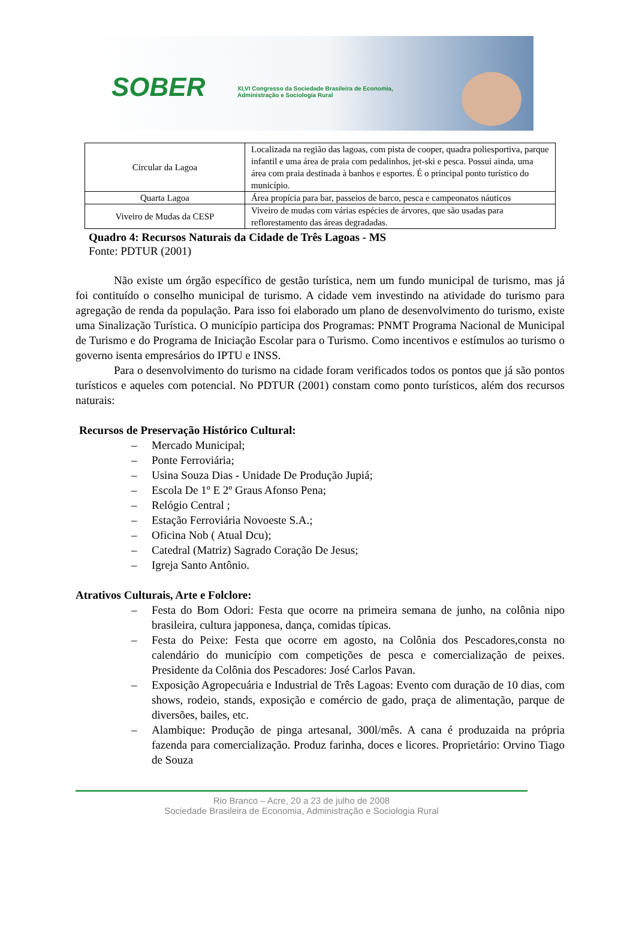SOBER
XLVI Congresso da Sociedade Brasileira de Economia,
Administração e Sociologia Rural
| Circular da Lagoa | Localizada na região das lagoas, com pista de cooper, quadra poliesportiva, parque infantil e uma área de praia com pedalinhos, jet-ski e pesca. Possui ainda, uma área com praia destinada à banhos e esportes. É o principal ponto turístico do município. |
| Quarta Lagoa | Área propícia para bar, passeios de barco, pesca e campeonatos náuticos |
| Viveiro de Mudas da CESP | Viveiro de mudas com várias espécies de árvores, que são usadas para reflorestamento das áreas degradadas. |
Quadro 4: Recursos Naturais da Cidade de Três Lagoas - MS
Fonte: PDTUR (2001)
Não existe um órgão específico de gestão turística, nem um fundo municipal de turismo, mas já foi contituído o conselho municipal de turismo. A cidade vem investindo na atividade do turismo para agregação de renda da população. Para isso foi elaborado um plano de desenvolvimento do turismo, existe uma Sinalização Turística. O município participa dos Programas: PNMT Programa Nacional de Municipal de Turismo e do Programa de Iniciação Escolar para o Turismo. Como incentivos e estímulos ao turismo o governo isenta empresários do IPTU e INSS.
Para o desenvolvimento do turismo na cidade foram verificados todos os pontos que já são pontos turísticos e aqueles com potencial. No PDTUR (2001) constam como ponto turísticos, além dos recursos naturais:
Recursos de Preservação Histórico Cultural:
– Mercado Municipal;
– Ponte Ferroviária;
– Usina Souza Dias - Unidade De Produção Jupiá;
– Escola De 1º E 2º Graus Afonso Pena;
– Relógio Central ;
– Estação Ferroviária Novoeste S.A.;
– Oficina Nob ( Atual Dcu);
– Catedral (Matriz) Sagrado Coração De Jesus;
– Igreja Santo Antônio.
Atrativos Culturais, Arte e Folclore:
– Festa do Bom Odori: Festa que ocorre na primeira semana de junho, na colônia nipo brasileira, cultura japponesa, dança, comidas típicas.
– Festa do Peixe: Festa que ocorre em agosto, na Colônia dos Pescadores,consta no calendário do município com competições de pesca e comercialização de peixes. Presidente da Colônia dos Pescadores: José Carlos Pavan.
– Exposição Agropecuária e Industrial de Três Lagoas: Evento com duração de 10 dias, com shows, rodeio, stands, exposição e comércio de gado, praça de alimentação, parque de diversões, bailes, etc.
– Alambique: Produção de pinga artesanal, 300l/mês. A cana é produzaida na própria fazenda para comercialização. Produz farinha, doces e licores. Proprietário: Orvino Tiago de Souza
Rio Branco – Acre, 20 a 23 de julho de 2008
Sociedade Brasileira de Economia, Administração e Sociologia Rural